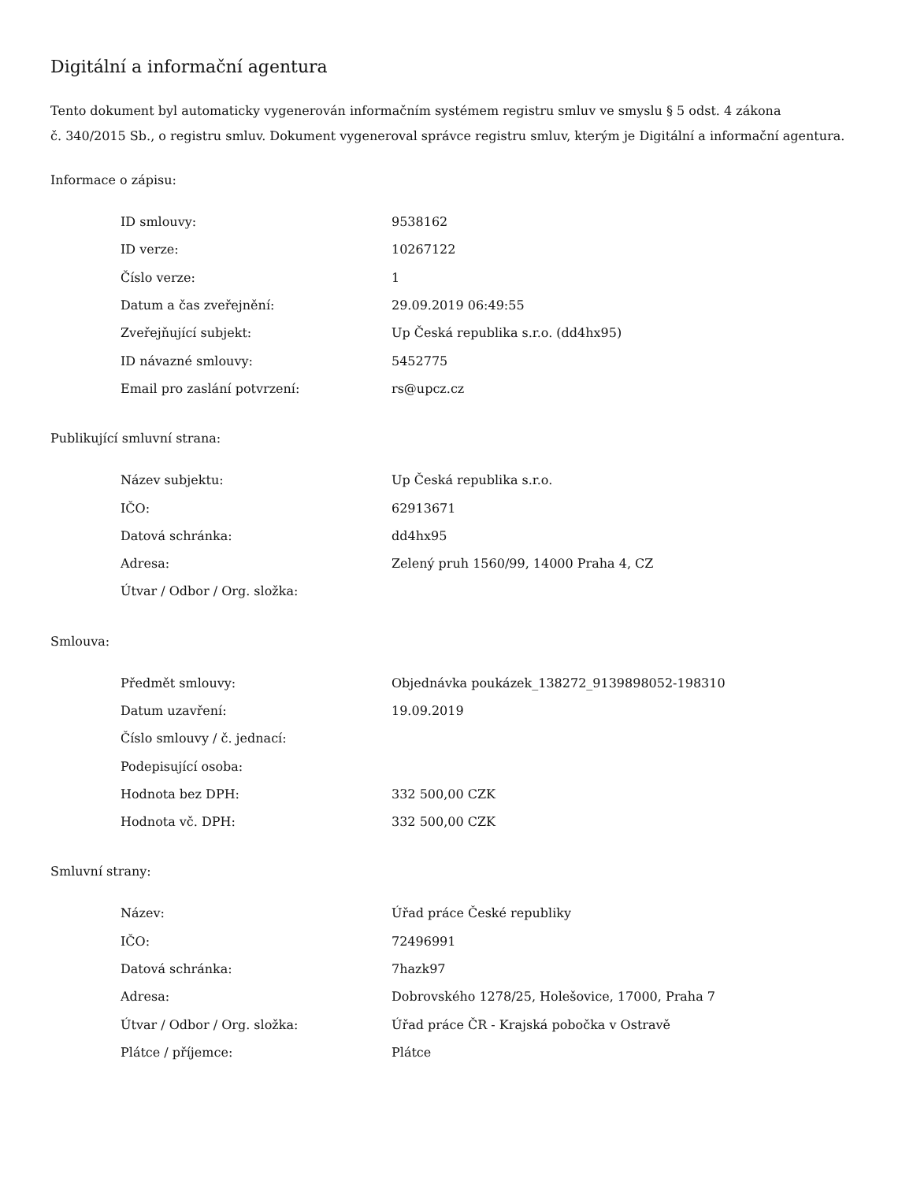Digitální a informační agentura
Tento dokument byl automaticky vygenerován informačním systémem registru smluv ve smyslu § 5 odst. 4 zákona
č. 340/2015 Sb., o registru smluv. Dokument vygeneroval správce registru smluv, kterým je Digitální a informační agentura.
Informace o zápisu:
| ID smlouvy: | 9538162 |
| ID verze: | 10267122 |
| Číslo verze: | 1 |
| Datum a čas zveřejnění: | 29.09.2019 06:49:55 |
| Zveřejňující subjekt: | Up Česká republika s.r.o. (dd4hx95) |
| ID návazné smlouvy: | 5452775 |
| Email pro zaslání potvrzení: | rs@upcz.cz |
Publikující smluvní strana:
| Název subjektu: | Up Česká republika s.r.o. |
| IČO: | 62913671 |
| Datová schránka: | dd4hx95 |
| Adresa: | Zelený pruh 1560/99, 14000 Praha 4, CZ |
| Útvar / Odbor / Org. složka: | |
Smlouva:
| Předmět smlouvy: | Objednávka poukázek_138272_9139898052-198310 |
| Datum uzavření: | 19.09.2019 |
| Číslo smlouvy / č. jednací: | |
| Podepisující osoba: | |
| Hodnota bez DPH: | 332 500,00 CZK |
| Hodnota vč. DPH: | 332 500,00 CZK |
Smluvní strany:
| Název: | Úřad práce České republiky |
| IČO: | 72496991 |
| Datová schránka: | 7hazk97 |
| Adresa: | Dobrovského 1278/25, Holešovice, 17000, Praha 7 |
| Útvar / Odbor / Org. složka: | Úřad práce ČR - Krajská pobočka v Ostravě |
| Plátce / příjemce: | Plátce |